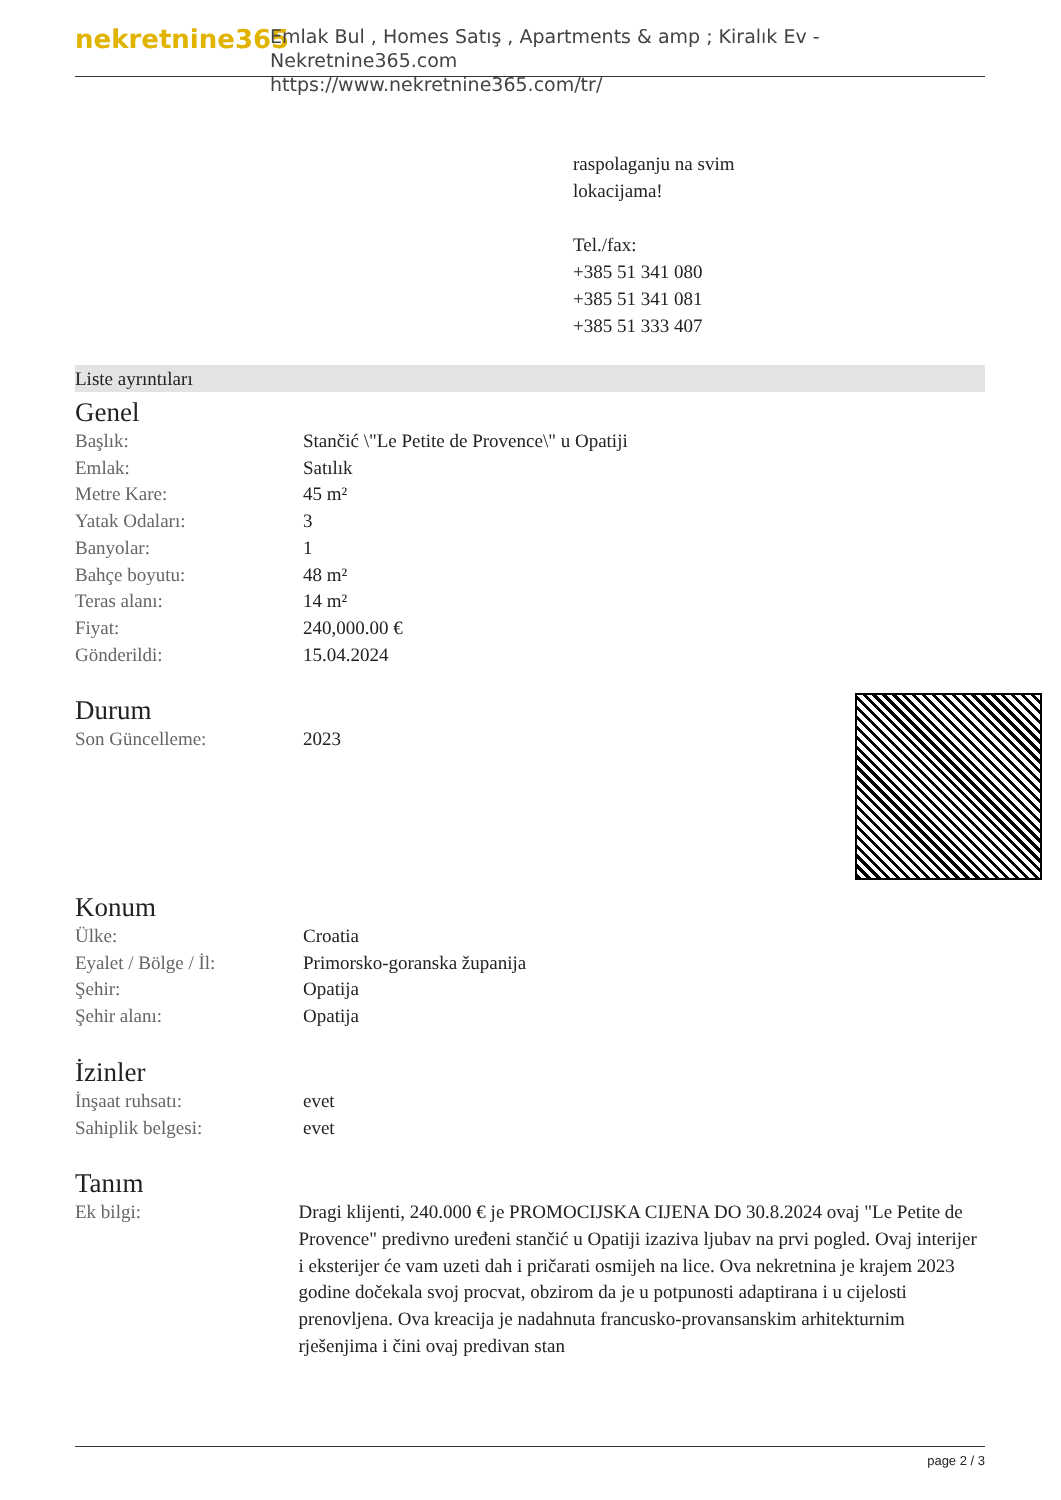nekretnine365
Emlak Bul , Homes Satış , Apartments & amp ; Kiralık Ev - Nekretnine365.com
https://www.nekretnine365.com/tr/
raspolaganju na svim
lokacijama!
Tel./fax:
+385 51 341 080
+385 51 341 081
+385 51 333 407
Liste ayrıntıları
Genel
| Başlık: | Stančić \"Le Petite de Provence\" u Opatiji |
| Emlak: | Satılık |
| Metre Kare: | 45 m² |
| Yatak Odaları: | 3 |
| Banyolar: | 1 |
| Bahçe boyutu: | 48 m² |
| Teras alanı: | 14 m² |
| Fiyat: | 240,000.00 € |
| Gönderildi: | 15.04.2024 |
Durum
| Son Güncelleme: | 2023 |
Konum
| Ülke: | Croatia |
| Eyalet / Bölge / İl: | Primorsko-goranska županija |
| Şehir: | Opatija |
| Şehir alanı: | Opatija |
İzinler
| İnşaat ruhsatı: | evet |
| Sahiplik belgesi: | evet |
Tanım
| Ek bilgi: | Dragi klijenti, 240.000 € je PROMOCIJSKA CIJENA DO 30.8.2024 ovaj "Le Petite de Provence" predivno uređeni stančić u Opatiji izaziva ljubav na prvi pogled. Ovaj interijer i eksterijer će vam uzeti dah i pričarati osmijeh na lice. Ova nekretnina je krajem 2023 godine dočekala svoj procvat, obzirom da je u potpunosti adaptirana i u cijelosti prenovljena. Ova kreacija je nadahnuta francusko-provansanskim arhitekturnim rješenjima i čini ovaj predivan stan |
page 2 / 3